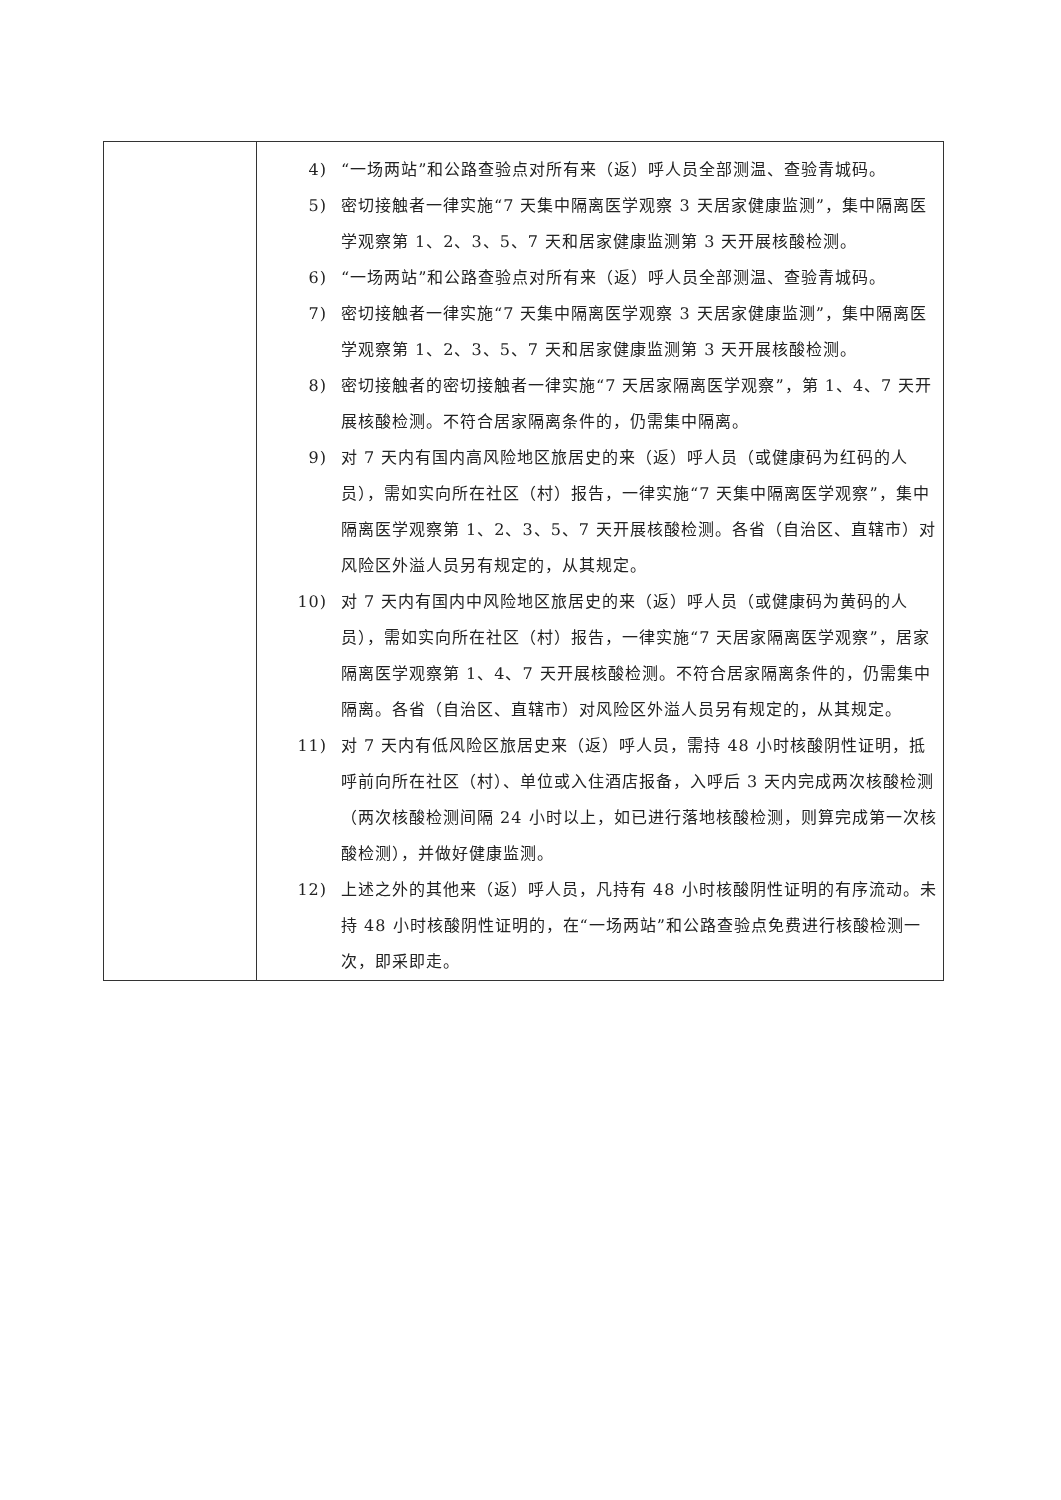| | 4) “一场两站”和公路查验点对所有来（返）呼人员全部测温、查验青城码。 5) 密切接触者一律实施“7 天集中隔离医学观察 3 天居家健康监测”，集中隔离医学观察第 1、2、3、5、7 天和居家健康监测第 3 天开展核酸检测。 6) “一场两站”和公路查验点对所有来（返）呼人员全部测温、查验青城码。 7) 密切接触者一律实施“7 天集中隔离医学观察 3 天居家健康监测”，集中隔离医学观察第 1、2、3、5、7 天和居家健康监测第 3 天开展核酸检测。 8) 密切接触者的密切接触者一律实施“7 天居家隔离医学观察”，第 1、4、7 天开展核酸检测。不符合居家隔离条件的，仍需集中隔离。 9) 对 7 天内有国内高风险地区旅居史的来（返）呼人员（或健康码为红码的人员），需如实向所在社区（村）报告，一律实施“7 天集中隔离医学观察”，集中隔离医学观察第 1、2、3、5、7 天开展核酸检测。各省（自治区、直辖市）对风险区外溢人员另有规定的，从其规定。 10) 对 7 天内有国内中风险地区旅居史的来（返）呼人员（或健康码为黄码的人员），需如实向所在社区（村）报告，一律实施“7 天居家隔离医学观察”，居家隔离医学观察第 1、4、7 天开展核酸检测。不符合居家隔离条件的，仍需集中隔离。各省（自治区、直辖市）对风险区外溢人员另有规定的，从其规定。 11) 对 7 天内有低风险区旅居史来（返）呼人员，需持 48 小时核酸阴性证明，抵呼前向所在社区（村）、单位或入住酒店报备，入呼后 3 天内完成两次核酸检测（两次核酸检测间隔 24 小时以上，如已进行落地核酸检测，则算完成第一次核酸检测），并做好健康监测。 12) 上述之外的其他来（返）呼人员，凡持有 48 小时核酸阴性证明的有序流动。未持 48 小时核酸阴性证明的，在“一场两站”和公路查验点免费进行核酸检测一次，即采即走。 |